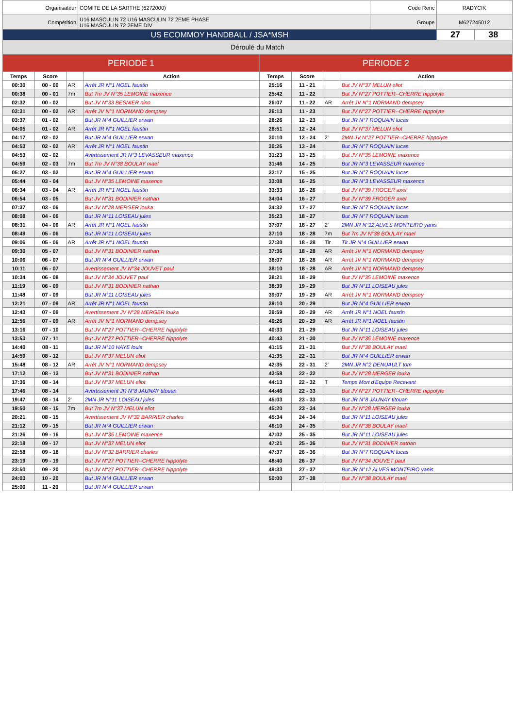| Organisateur | COMITE DE LA SARTHE (6272000) | Code Renc | RADYCIK | |
| Compétition | U16 MASCULIN 72 U16 MASCULIN 72 2EME PHASE U16 MASCULIN 72 2EME DIV | Groupe | M627245012 | |
| US ECOMMOY HANDBALL / JSA*MSH | | | 27 | 38 |
| Déroulé du Match | | | | |
| PERIODE 1 | | | | PERIODE 2 | | | |
| Temps | Score | | Action | Temps | Score | | Action |
| 00:30 | 00 - 00 | AR | Arrêt JR N°1 NOEL faustin | 25:16 | 11 - 21 | | But JV N°37 MELUN eliot |
| 00:38 | 00 - 01 | 7m | But 7m JV N°35 LEMOINE maxence | 25:42 | 11 - 22 | | But JV N°27 POTTIER--CHERRE hippolyte |
| 02:32 | 00 - 02 | | But JV N°33 BESNIER nino | 26:07 | 11 - 22 | AR | Arrêt JV N°1 NORMAND dempsey |
| 03:31 | 00 - 02 | AR | Arrêt JV N°1 NORMAND dempsey | 26:13 | 11 - 23 | | But JV N°27 POTTIER--CHERRE hippolyte |
| 03:37 | 01 - 02 | | But JR N°4 GUILLIER erwan | 28:26 | 12 - 23 | | But JR N°7 ROQUAIN lucas |
| 04:05 | 01 - 02 | AR | Arrêt JR N°1 NOEL faustin | 28:51 | 12 - 24 | | But JV N°37 MELUN eliot |
| 04:17 | 02 - 02 | | But JR N°4 GUILLIER erwan | 30:10 | 12 - 24 | 2' | 2MN JV N°27 POTTIER--CHERRE hippolyte |
| 04:53 | 02 - 02 | AR | Arrêt JR N°1 NOEL faustin | 30:26 | 13 - 24 | | But JR N°7 ROQUAIN lucas |
| 04:53 | 02 - 02 | | Avertissement JR N°3 LEVASSEUR maxence | 31:23 | 13 - 25 | | But JV N°35 LEMOINE maxence |
| 04:59 | 02 - 03 | 7m | But 7m JV N°38 BOULAY mael | 31:46 | 14 - 25 | | But JR N°3 LEVASSEUR maxence |
| 05:27 | 03 - 03 | | But JR N°4 GUILLIER erwan | 32:17 | 15 - 25 | | But JR N°7 ROQUAIN lucas |
| 05:44 | 03 - 04 | | But JV N°35 LEMOINE maxence | 33:08 | 16 - 25 | | But JR N°3 LEVASSEUR maxence |
| 06:34 | 03 - 04 | AR | Arrêt JR N°1 NOEL faustin | 33:33 | 16 - 26 | | But JV N°39 FROGER axel |
| 06:54 | 03 - 05 | | But JV N°31 BODINIER nathan | 34:04 | 16 - 27 | | But JV N°39 FROGER axel |
| 07:37 | 03 - 06 | | But JV N°28 MERGER louka | 34:32 | 17 - 27 | | But JR N°7 ROQUAIN lucas |
| 08:08 | 04 - 06 | | But JR N°11 LOISEAU jules | 35:23 | 18 - 27 | | But JR N°7 ROQUAIN lucas |
| 08:31 | 04 - 06 | AR | Arrêt JR N°1 NOEL faustin | 37:07 | 18 - 27 | 2' | 2MN JR N°12 ALVES MONTEIRO yanis |
| 08:49 | 05 - 06 | | But JR N°11 LOISEAU jules | 37:10 | 18 - 28 | 7m | But 7m JV N°38 BOULAY mael |
| 09:06 | 05 - 06 | AR | Arrêt JR N°1 NOEL faustin | 37:30 | 18 - 28 | Tir | Tir JR N°4 GUILLIER erwan |
| 09:30 | 05 - 07 | | But JV N°31 BODINIER nathan | 37:36 | 18 - 28 | AR | Arrêt JV N°1 NORMAND dempsey |
| 10:06 | 06 - 07 | | But JR N°4 GUILLIER erwan | 38:07 | 18 - 28 | AR | Arrêt JV N°1 NORMAND dempsey |
| 10:11 | 06 - 07 | | Avertissement JV N°34 JOUVET paul | 38:10 | 18 - 28 | AR | Arrêt JV N°1 NORMAND dempsey |
| 10:34 | 06 - 08 | | But JV N°34 JOUVET paul | 38:21 | 18 - 29 | | But JV N°35 LEMOINE maxence |
| 11:19 | 06 - 09 | | But JV N°31 BODINIER nathan | 38:39 | 19 - 29 | | But JR N°11 LOISEAU jules |
| 11:48 | 07 - 09 | | But JR N°11 LOISEAU jules | 39:07 | 19 - 29 | AR | Arrêt JV N°1 NORMAND dempsey |
| 12:21 | 07 - 09 | AR | Arrêt JR N°1 NOEL faustin | 39:10 | 20 - 29 | | But JR N°4 GUILLIER erwan |
| 12:43 | 07 - 09 | | Avertissement JV N°28 MERGER louka | 39:59 | 20 - 29 | AR | Arrêt JR N°1 NOEL faustin |
| 12:56 | 07 - 09 | AR | Arrêt JV N°1 NORMAND dempsey | 40:26 | 20 - 29 | AR | Arrêt JR N°1 NOEL faustin |
| 13:16 | 07 - 10 | | But JV N°27 POTTIER--CHERRE hippolyte | 40:33 | 21 - 29 | | But JR N°11 LOISEAU jules |
| 13:53 | 07 - 11 | | But JV N°27 POTTIER--CHERRE hippolyte | 40:43 | 21 - 30 | | But JV N°35 LEMOINE maxence |
| 14:40 | 08 - 11 | | But JR N°10 HAYE louis | 41:15 | 21 - 31 | | But JV N°38 BOULAY mael |
| 14:59 | 08 - 12 | | But JV N°37 MELUN eliot | 41:35 | 22 - 31 | | But JR N°4 GUILLIER erwan |
| 15:48 | 08 - 12 | AR | Arrêt JV N°1 NORMAND dempsey | 42:35 | 22 - 31 | 2' | 2MN JR N°2 DENUAULT tom |
| 17:12 | 08 - 13 | | But JV N°31 BODINIER nathan | 42:58 | 22 - 32 | | But JV N°28 MERGER louka |
| 17:36 | 08 - 14 | | But JV N°37 MELUN eliot | 44:13 | 22 - 32 | T | Temps Mort d'Equipe Recevant |
| 17:46 | 08 - 14 | | Avertissement JR N°8 JAUNAY titouan | 44:46 | 22 - 33 | | But JV N°27 POTTIER--CHERRE hippolyte |
| 19:47 | 08 - 14 | 2' | 2MN JR N°11 LOISEAU jules | 45:03 | 23 - 33 | | But JR N°8 JAUNAY titouan |
| 19:50 | 08 - 15 | 7m | But 7m JV N°37 MELUN eliot | 45:20 | 23 - 34 | | But JV N°28 MERGER louka |
| 20:21 | 08 - 15 | | Avertissement JV N°32 BARRIER charles | 45:34 | 24 - 34 | | But JR N°11 LOISEAU jules |
| 21:12 | 09 - 15 | | But JR N°4 GUILLIER erwan | 46:10 | 24 - 35 | | But JV N°38 BOULAY mael |
| 21:26 | 09 - 16 | | But JV N°35 LEMOINE maxence | 47:02 | 25 - 35 | | But JR N°11 LOISEAU jules |
| 22:18 | 09 - 17 | | But JV N°37 MELUN eliot | 47:21 | 25 - 36 | | But JV N°31 BODINIER nathan |
| 22:58 | 09 - 18 | | But JV N°32 BARRIER charles | 47:37 | 26 - 36 | | But JR N°7 ROQUAIN lucas |
| 23:19 | 09 - 19 | | But JV N°27 POTTIER--CHERRE hippolyte | 48:40 | 26 - 37 | | But JV N°34 JOUVET paul |
| 23:50 | 09 - 20 | | But JV N°27 POTTIER--CHERRE hippolyte | 49:33 | 27 - 37 | | But JR N°12 ALVES MONTEIRO yanis |
| 24:03 | 10 - 20 | | But JR N°4 GUILLIER erwan | 50:00 | 27 - 38 | | But JV N°38 BOULAY mael |
| 25:00 | 11 - 20 | | But JR N°4 GUILLIER erwan | | | | |